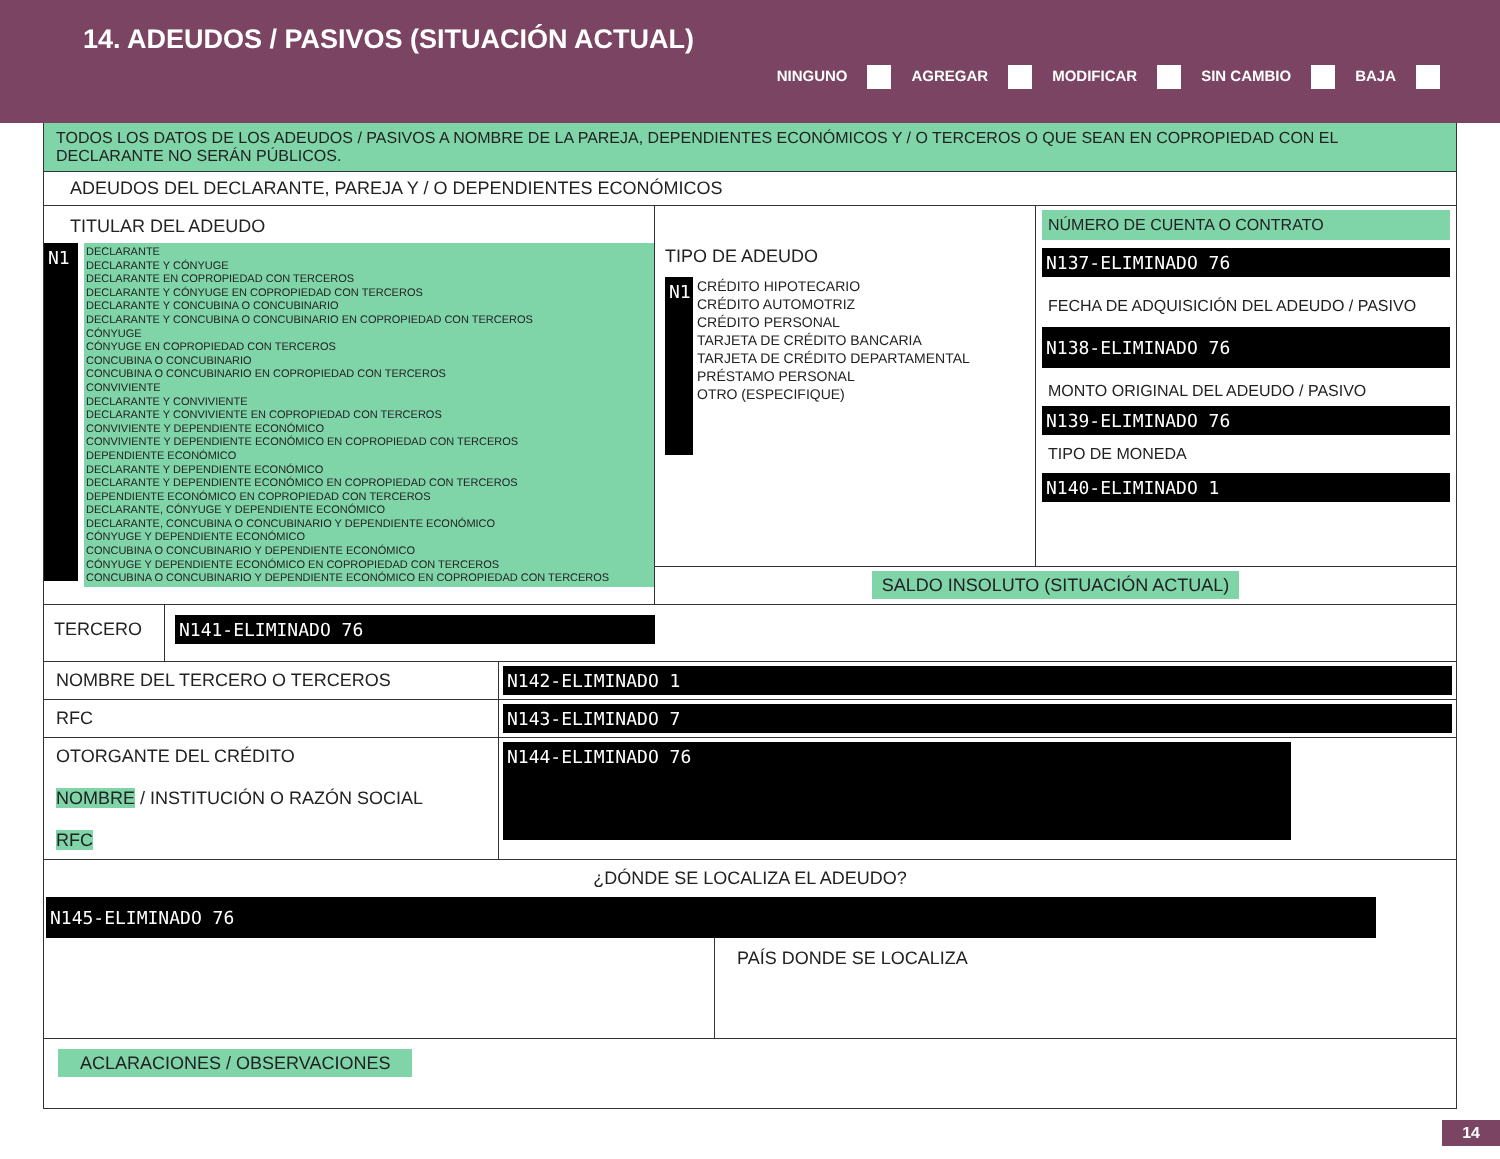14. ADEUDOS / PASIVOS (SITUACIÓN ACTUAL)
NINGUNO AGREGAR MODIFICAR SIN CAMBIO BAJA
TODOS LOS DATOS DE LOS ADEUDOS / PASIVOS A NOMBRE DE LA PAREJA, DEPENDIENTES ECONÓMICOS Y / O TERCEROS O QUE SEAN EN COPROPIEDAD CON EL DECLARANTE NO SERÁN PÚBLICOS.
ADEUDOS DEL DECLARANTE, PAREJA Y / O DEPENDIENTES ECONÓMICOS
TITULAR DEL ADEUDO
N1
DECLARANTE
DECLARANTE Y CÓNYUGE
DECLARANTE EN COPROPIEDAD CON TERCEROS
DECLARANTE Y CÓNYUGE EN COPROPIEDAD CON TERCEROS
DECLARANTE Y CONCUBINA O CONCUBINARIO
DECLARANTE Y CONCUBINA O CONCUBINARIO EN COPROPIEDAD CON TERCEROS
CÓNYUGE
CÓNYUGE EN COPROPIEDAD CON TERCEROS
CONCUBINA O CONCUBINARIO
CONCUBINA O CONCUBINARIO EN COPROPIEDAD CON TERCEROS
CONVIVIENTE
DECLARANTE Y CONVIVIENTE
DECLARANTE Y CONVIVIENTE EN COPROPIEDAD CON TERCEROS
CONVIVIENTE Y DEPENDIENTE ECONÓMICO
CONVIVIENTE Y DEPENDIENTE ECONÓMICO EN COPROPIEDAD CON TERCEROS
DEPENDIENTE ECONÓMICO
DECLARANTE Y DEPENDIENTE ECONÓMICO
DECLARANTE Y DEPENDIENTE ECONÓMICO EN COPROPIEDAD CON TERCEROS
DEPENDIENTE ECONÓMICO EN COPROPIEDAD CON TERCEROS
DECLARANTE, CÓNYUGE Y DEPENDIENTE ECONÓMICO
DECLARANTE, CONCUBINA O CONCUBINARIO Y DEPENDIENTE ECONÓMICO
CÓNYUGE Y DEPENDIENTE ECONÓMICO
CONCUBINA O CONCUBINARIO Y DEPENDIENTE ECONÓMICO
CÓNYUGE Y DEPENDIENTE ECONÓMICO EN COPROPIEDAD CON TERCEROS
CONCUBINA O CONCUBINARIO Y DEPENDIENTE ECONÓMICO EN COPROPIEDAD CON TERCEROS
TIPO DE ADEUDO
N1
CRÉDITO HIPOTECARIO
CRÉDITO AUTOMOTRIZ
CRÉDITO PERSONAL
TARJETA DE CRÉDITO BANCARIA
TARJETA DE CRÉDITO DEPARTAMENTAL
PRÉSTAMO PERSONAL
OTRO (ESPECIFIQUE)
NÚMERO DE CUENTA O CONTRATO
N137-ELIMINADO 76
FECHA DE ADQUISICIÓN DEL ADEUDO / PASIVO
N138-ELIMINADO 76
MONTO ORIGINAL DEL ADEUDO / PASIVO
N139-ELIMINADO 76
TIPO DE MONEDA
N140-ELIMINADO 1
SALDO INSOLUTO (SITUACIÓN ACTUAL)
TERCERO N141-ELIMINADO 76
NOMBRE DEL TERCERO O TERCEROS N142-ELIMINADO 1
RFC N143-ELIMINADO 7
OTORGANTE DEL CRÉDITO
NOMBRE / INSTITUCIÓN O RAZÓN SOCIAL
RFC
N144-ELIMINADO 76
¿DÓNDE SE LOCALIZA EL ADEUDO?
N145-ELIMINADO 76
PAÍS DONDE SE LOCALIZA
ACLARACIONES / OBSERVACIONES
14